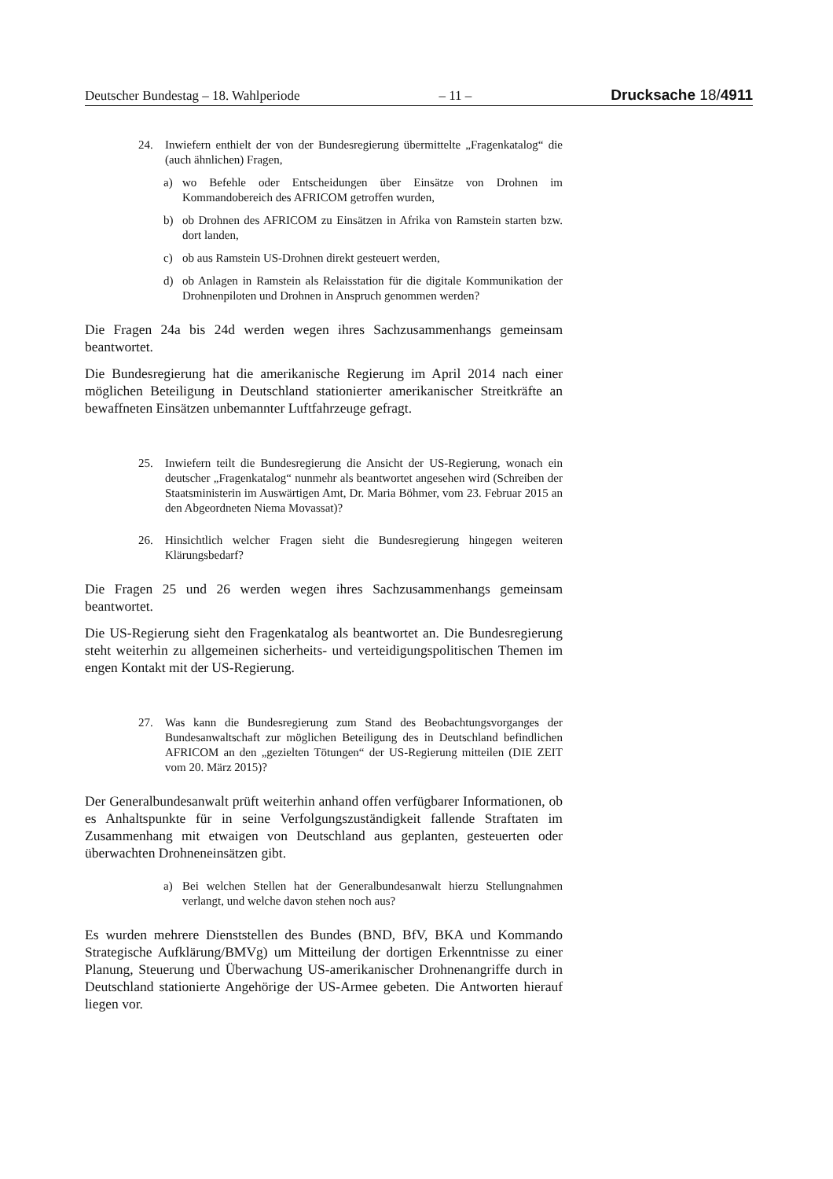Deutscher Bundestag – 18. Wahlperiode – 11 – Drucksache 18/4911
24. Inwiefern enthielt der von der Bundesregierung übermittelte „Fragenkatalog“ die (auch ähnlichen) Fragen,
a) wo Befehle oder Entscheidungen über Einsätze von Drohnen im Kommandobereich des AFRICOM getroffen wurden,
b) ob Drohnen des AFRICOM zu Einsätzen in Afrika von Ramstein starten bzw. dort landen,
c) ob aus Ramstein US-Drohnen direkt gesteuert werden,
d) ob Anlagen in Ramstein als Relaisstation für die digitale Kommunikation der Drohnenpiloten und Drohnen in Anspruch genommen werden?
Die Fragen 24a bis 24d werden wegen ihres Sachzusammenhangs gemeinsam beantwortet.
Die Bundesregierung hat die amerikanische Regierung im April 2014 nach einer möglichen Beteiligung in Deutschland stationierter amerikanischer Streitkräfte an bewaffneten Einsätzen unbemannter Luftfahrzeuge gefragt.
25. Inwiefern teilt die Bundesregierung die Ansicht der US-Regierung, wonach ein deutscher „Fragenkatalog“ nunmehr als beantwortet angesehen wird (Schreiben der Staatsministerin im Auswärtigen Amt, Dr. Maria Böhmer, vom 23. Februar 2015 an den Abgeordneten Niema Movassat)?
26. Hinsichtlich welcher Fragen sieht die Bundesregierung hingegen weiteren Klärungsbedarf?
Die Fragen 25 und 26 werden wegen ihres Sachzusammenhangs gemeinsam beantwortet.
Die US-Regierung sieht den Fragenkatalog als beantwortet an. Die Bundesregierung steht weiterhin zu allgemeinen sicherheits- und verteidigungspolitischen Themen im engen Kontakt mit der US-Regierung.
27. Was kann die Bundesregierung zum Stand des Beobachtungsvorganges der Bundesanwaltschaft zur möglichen Beteiligung des in Deutschland befindlichen AFRICOM an den „gezielten Tötungen“ der US-Regierung mitteilen (DIE ZEIT vom 20. März 2015)?
Der Generalbundesanwalt prüft weiterhin anhand offen verfügbarer Informationen, ob es Anhaltspunkte für in seine Verfolgungszuständigkeit fallende Straftaten im Zusammenhang mit etwaigen von Deutschland aus geplanten, gesteuerten oder überwachten Drohneneinsätzen gibt.
a) Bei welchen Stellen hat der Generalbundesanwalt hierzu Stellungnahmen verlangt, und welche davon stehen noch aus?
Es wurden mehrere Dienststellen des Bundes (BND, BfV, BKA und Kommando Strategische Aufklärung/BMVg) um Mitteilung der dortigen Erkenntnisse zu einer Planung, Steuerung und Überwachung US-amerikanischer Drohnenangriffe durch in Deutschland stationierte Angehörige der US-Armee gebeten. Die Antworten hierauf liegen vor.